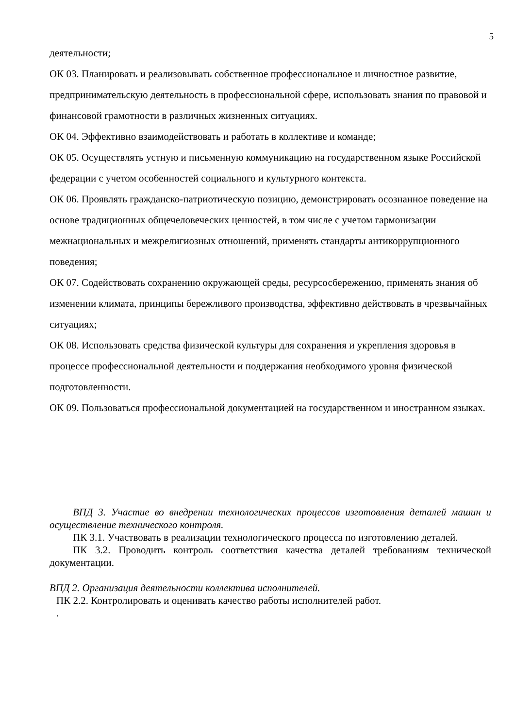5
деятельности;
ОК 03. Планировать и реализовывать собственное профессиональное и личностное развитие, предпринимательскую деятельность в профессиональной сфере, использовать знания по правовой и финансовой грамотности в различных жизненных ситуациях.
ОК 04. Эффективно взаимодействовать и работать в коллективе и команде;
ОК 05. Осуществлять устную и письменную коммуникацию на государственном языке Российской федерации с учетом особенностей социального и культурного контекста.
ОК 06. Проявлять гражданско-патриотическую позицию, демонстрировать осознанное поведение на основе традиционных общечеловеческих ценностей, в том числе с учетом гармонизации межнациональных и межрелигиозных отношений, применять стандарты антикоррупционного поведения;
ОК 07. Содействовать сохранению окружающей среды, ресурсосбережению, применять знания об изменении климата, принципы бережливого производства, эффективно действовать в чрезвычайных ситуациях;
ОК 08. Использовать средства физической культуры для сохранения и укрепления здоровья в процессе профессиональной деятельности и поддержания необходимого уровня физической подготовленности.
ОК 09. Пользоваться профессиональной документацией на государственном и иностранном языках.
ВПД 3. Участие во внедрении технологических процессов изготовления деталей машин и осуществление технического контроля.
ПК 3.1. Участвовать в реализации технологического процесса по изготовлению деталей.
ПК 3.2. Проводить контроль соответствия качества деталей требованиям технической документации.
ВПД 2. Организация деятельности коллектива исполнителей.
ПК 2.2. Контролировать и оценивать качество работы исполнителей работ.
.